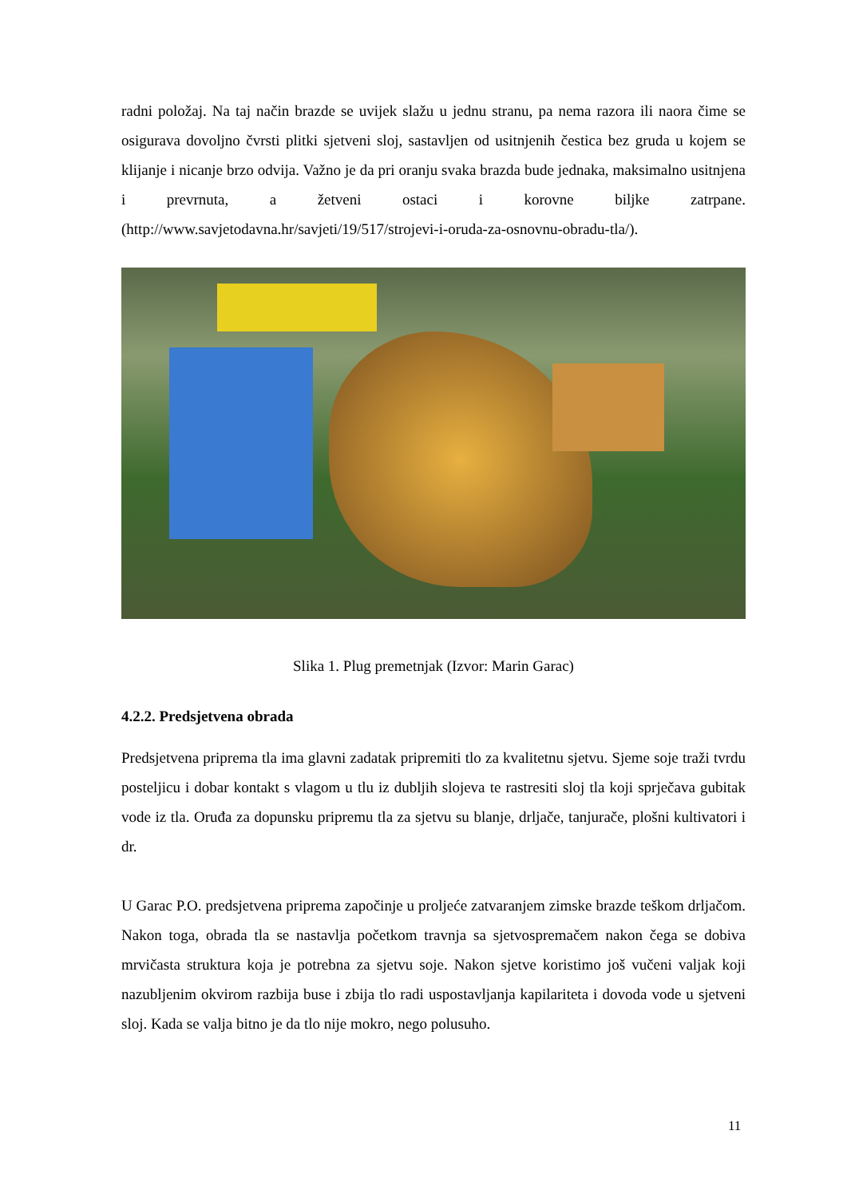radni položaj. Na taj način brazde se uvijek slažu u jednu stranu, pa nema razora ili naora čime se osigurava dovoljno čvrsti plitki sjetveni sloj, sastavljen od usitnjenih čestica bez gruda u kojem se klijanje i nicanje brzo odvija. Važno je da pri oranju svaka brazda bude jednaka, maksimalno usitnjena i prevrnuta, a žetveni ostaci i korovne biljke zatrpane. (http://www.savjetodavna.hr/savjeti/19/517/strojevi-i-oruda-za-osnovnu-obradu-tla/).
Slika 1. Plug premetnjak (Izvor: Marin Garac)
4.2.2. Predsjetvena obrada
Predsjetvena priprema tla ima glavni zadatak pripremiti tlo za kvalitetnu sjetvu. Sjeme soje traži tvrdu posteljicu i dobar kontakt s vlagom u tlu iz dubljih slojeva te rastresiti sloj tla koji sprječava gubitak vode iz tla. Oruđa za dopunsku pripremu tla za sjetvu su blanje, drljače, tanjurače, plošni kultivatori i dr.
U Garac P.O. predsjetvena priprema započinje u proljeće zatvaranjem zimske brazde teškom drljačom. Nakon toga, obrada tla se nastavlja početkom travnja sa sjetvospremačem nakon čega se dobiva mrvičasta struktura koja je potrebna za sjetvu soje. Nakon sjetve koristimo još vučeni valjak koji nazubljenim okvirom razbija buse i zbija tlo radi uspostavljanja kapilariteta i dovoda vode u sjetveni sloj. Kada se valja bitno je da tlo nije mokro, nego polusuho.
11